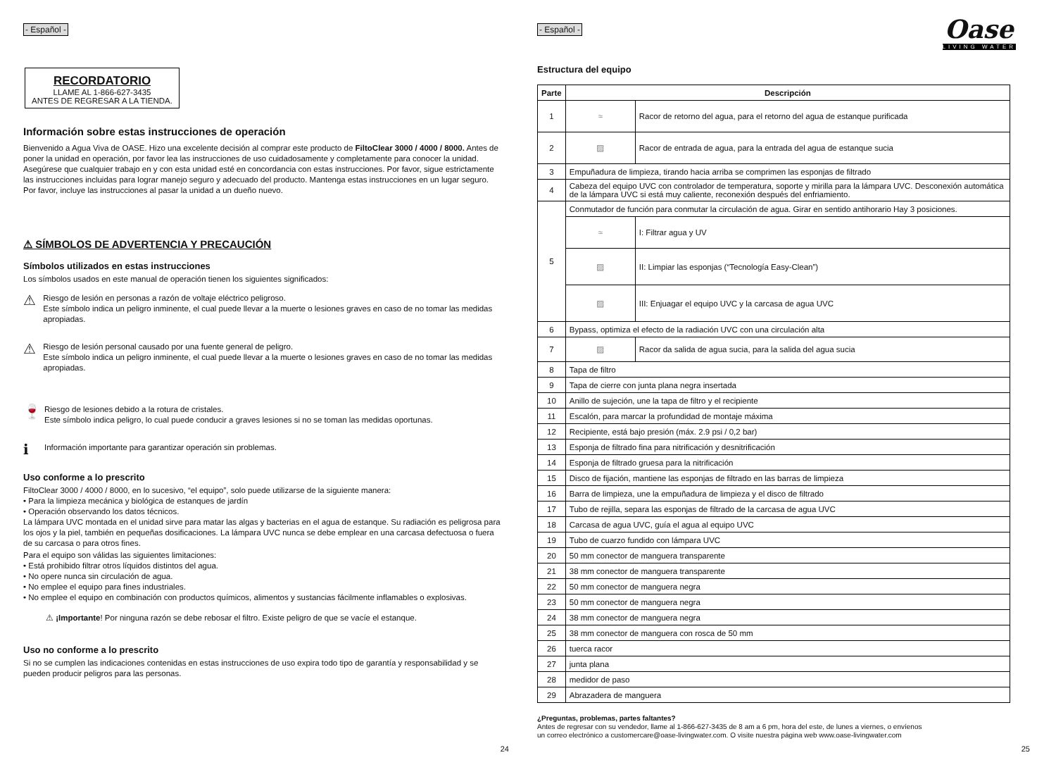- Español -
RECORDATORIO
LLAME AL 1-866-627-3435
ANTES DE REGRESAR A LA TIENDA.
Información sobre estas instrucciones de operación
Bienvenido a Agua Viva de OASE. Hizo una excelente decisión al comprar este producto de FiltoClear 3000 / 4000 / 8000. Antes de poner la unidad en operación, por favor lea las instrucciones de uso cuidadosamente y completamente para conocer la unidad. Asegúrese que cualquier trabajo en y con esta unidad esté en concordancia con estas instrucciones. Por favor, sigue estrictamente las instrucciones incluidas para lograr manejo seguro y adecuado del producto. Mantenga estas instrucciones en un lugar seguro. Por favor, incluye las instrucciones al pasar la unidad a un dueño nuevo.
⚠ SÍMBOLOS DE ADVERTENCIA Y PRECAUCIÓN
Símbolos utilizados en estas instrucciones
Los símbolos usados en este manual de operación tienen los siguientes significados:
⚠
Riesgo de lesión en personas a razón de voltaje eléctrico peligroso.
Este símbolo indica un peligro inminente, el cual puede llevar a la muerte o lesiones graves en caso de no tomar las medidas apropiadas.
⚠
Riesgo de lesión personal causado por una fuente general de peligro.
Este símbolo indica un peligro inminente, el cual puede llevar a la muerte o lesiones graves en caso de no tomar las medidas apropiadas.
🍷
Riesgo de lesiones debido a la rotura de cristales.
Este símbolo indica peligro, lo cual puede conducir a graves lesiones si no se toman las medidas oportunas.
ℹ
Información importante para garantizar operación sin problemas.
Uso conforme a lo prescrito
FiltoClear 3000 / 4000 / 8000, en lo sucesivo, “el equipo”, solo puede utilizarse de la siguiente manera:
• Para la limpieza mecánica y biológica de estanques de jardín
• Operación observando los datos técnicos.
La lámpara UVC montada en el unidad sirve para matar las algas y bacterias en el agua de estanque. Su radiación es peligrosa para los ojos y la piel, también en pequeñas dosificaciones. La lámpara UVC nunca se debe emplear en una carcasa defectuosa o fuera de su carcasa o para otros fines.
Para el equipo son válidas las siguientes limitaciones:
• Está prohibido filtrar otros líquidos distintos del agua.
• No opere nunca sin circulación de agua.
• No emplee el equipo para fines industriales.
• No emplee el equipo en combinación con productos químicos, alimentos y sustancias fácilmente inflamables o explosivas.
⚠ ¡Importante! Por ninguna razón se debe rebosar el filtro. Existe peligro de que se vacíe el estanque.
Uso no conforme a lo prescrito
Si no se cumplen las indicaciones contenidas en estas instrucciones de uso expira todo tipo de garantía y responsabilidad y se pueden producir peligros para las personas.
24
- Español -
Oase
LIVING WATER
Estructura del equipo
| Parte | Descripción | |
| --- | --- | --- |
| 1 | ≈ | Racor de retorno del agua, para el retorno del agua de estanque purificada |
| 2 | ▨ | Racor de entrada de agua, para la entrada del agua de estanque sucia |
| 3 | Empuñadura de limpieza, tirando hacia arriba se comprimen las esponjas de filtrado | |
| 4 | Cabeza del equipo UVC con controlador de temperatura, soporte y mirilla para la lámpara UVC. Desconexión automática de la lámpara UVC si está muy caliente, reconexión después del enfriamiento. | |
| 5 | Conmutador de función para conmutar la circulación de agua. Girar en sentido antihorario Hay 3 posiciones. | |
| | ≈ | I: Filtrar agua y UV |
| | ▨ | II: Limpiar las esponjas (“Tecnología Easy-Clean”) |
| | ▨ | III: Enjuagar el equipo UVC y la carcasa de agua UVC |
| 6 | Bypass, optimiza el efecto de la radiación UVC con una circulación alta | |
| 7 | ▨ | Racor da salida de agua sucia, para la salida del agua sucia |
| 8 | Tapa de filtro | |
| 9 | Tapa de cierre con junta plana negra insertada | |
| 10 | Anillo de sujeción, une la tapa de filtro y el recipiente | |
| 11 | Escalón, para marcar la profundidad de montaje máxima | |
| 12 | Recipiente, está bajo presión (máx. 2.9 psi / 0,2 bar) | |
| 13 | Esponja de filtrado fina para nitrificación y desnitrificación | |
| 14 | Esponja de filtrado gruesa para la nitrificación | |
| 15 | Disco de fijación, mantiene las esponjas de filtrado en las barras de limpieza | |
| 16 | Barra de limpieza, une la empuñadura de limpieza y el disco de filtrado | |
| 17 | Tubo de rejilla, separa las esponjas de filtrado de la carcasa de agua UVC | |
| 18 | Carcasa de agua UVC, guía el agua al equipo UVC | |
| 19 | Tubo de cuarzo fundido con lámpara UVC | |
| 20 | 50 mm conector de manguera transparente | |
| 21 | 38 mm conector de manguera transparente | |
| 22 | 50 mm conector de manguera negra | |
| 23 | 50 mm conector de manguera negra | |
| 24 | 38 mm conector de manguera negra | |
| 25 | 38 mm conector de manguera con rosca de 50 mm | |
| 26 | tuerca racor | |
| 27 | junta plana | |
| 28 | medidor de paso | |
| 29 | Abrazadera de manguera | |
¿Preguntas, problemas, partes faltantes?
Antes de regresar con su vendedor, llame al 1-866-627-3435 de 8 am a 6 pm, hora del este, de lunes a viernes, o envíenos
un correo electrónico a customercare@oase-livingwater.com. O visite nuestra página web www.oase-livingwater.com
25